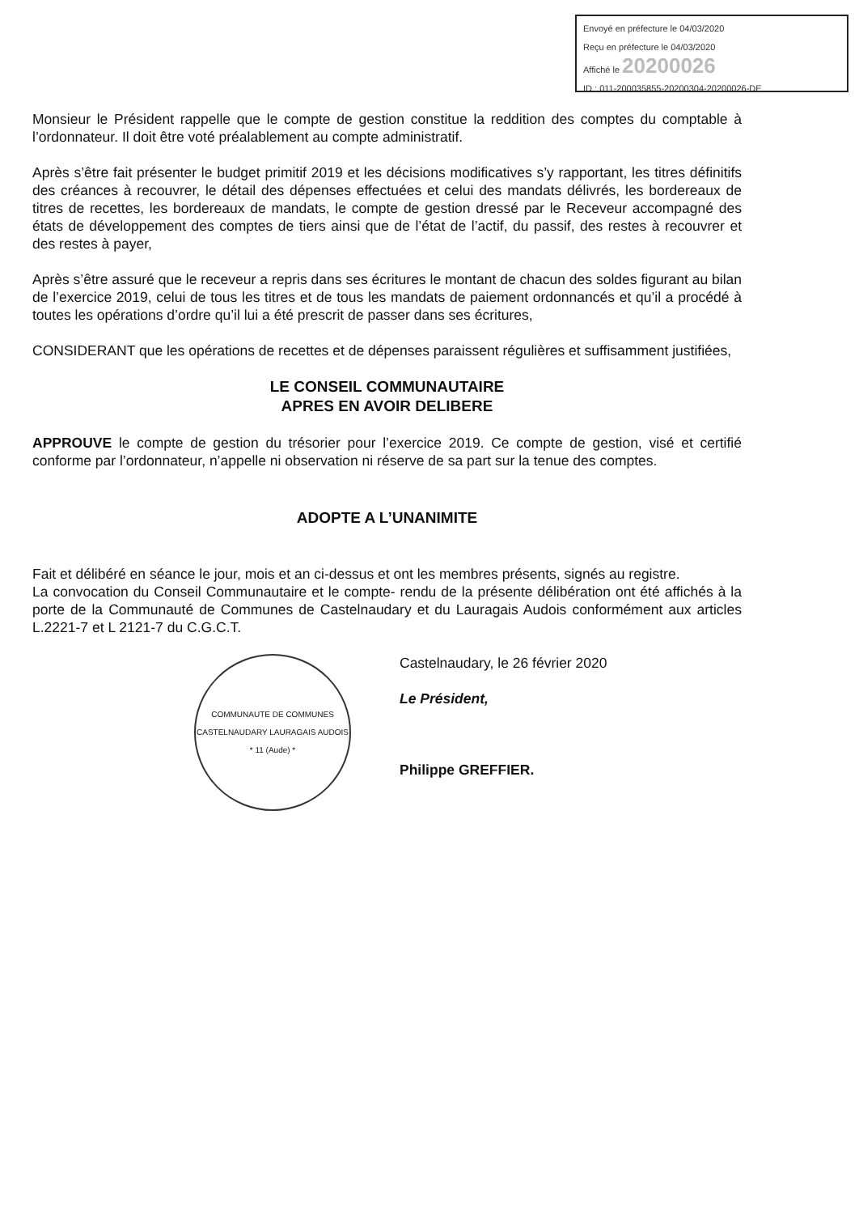Envoyé en préfecture le 04/03/2020
Reçu en préfecture le 04/03/2020
Affiché le 20200026
ID : 011-200035855-20200304-20200026-DE
Monsieur le Président rappelle que le compte de gestion constitue la reddition des comptes du comptable à l’ordonnateur. Il doit être voté préalablement au compte administratif.
Après s’être fait présenter le budget primitif 2019 et les décisions modificatives s’y rapportant, les titres définitifs des créances à recouvrer, le détail des dépenses effectuées et celui des mandats délivrés, les bordereaux de titres de recettes, les bordereaux de mandats, le compte de gestion dressé par le Receveur accompagné des états de développement des comptes de tiers ainsi que de l’état de l’actif, du passif, des restes à recouvrer et des restes à payer,
Après s’être assuré que le receveur a repris dans ses écritures le montant de chacun des soldes figurant au bilan de l’exercice 2019, celui de tous les titres et de tous les mandats de paiement ordonnancés et qu’il a procédé à toutes les opérations d’ordre qu’il lui a été prescrit de passer dans ses écritures,
CONSIDERANT que les opérations de recettes et de dépenses paraissent régulières et suffisamment justifiées,
LE CONSEIL COMMUNAUTAIRE
APRES EN AVOIR DELIBERE
APPROUVE le compte de gestion du trésorier pour l’exercice 2019. Ce compte de gestion, visé et certifié conforme par l’ordonnateur, n’appelle ni observation ni réserve de sa part sur la tenue des comptes.
ADOPTE A L’UNANIMITE
Fait et délibéré en séance le jour, mois et an ci-dessus et ont les membres présents, signés au registre.
La convocation du Conseil Communautaire et le compte- rendu de la présente délibération ont été affichés à la porte de la Communauté de Communes de Castelnaudary et du Lauragais Audois conformément aux articles L.2221-7 et L 2121-7 du C.G.C.T.
COMMUNAUTE DE COMMUNES CASTELNAUDARY LAURAGAIS AUDOIS
* 11 (Aude) *
Castelnaudary, le 26 février 2020
Le Président,
Philippe GREFFIER.